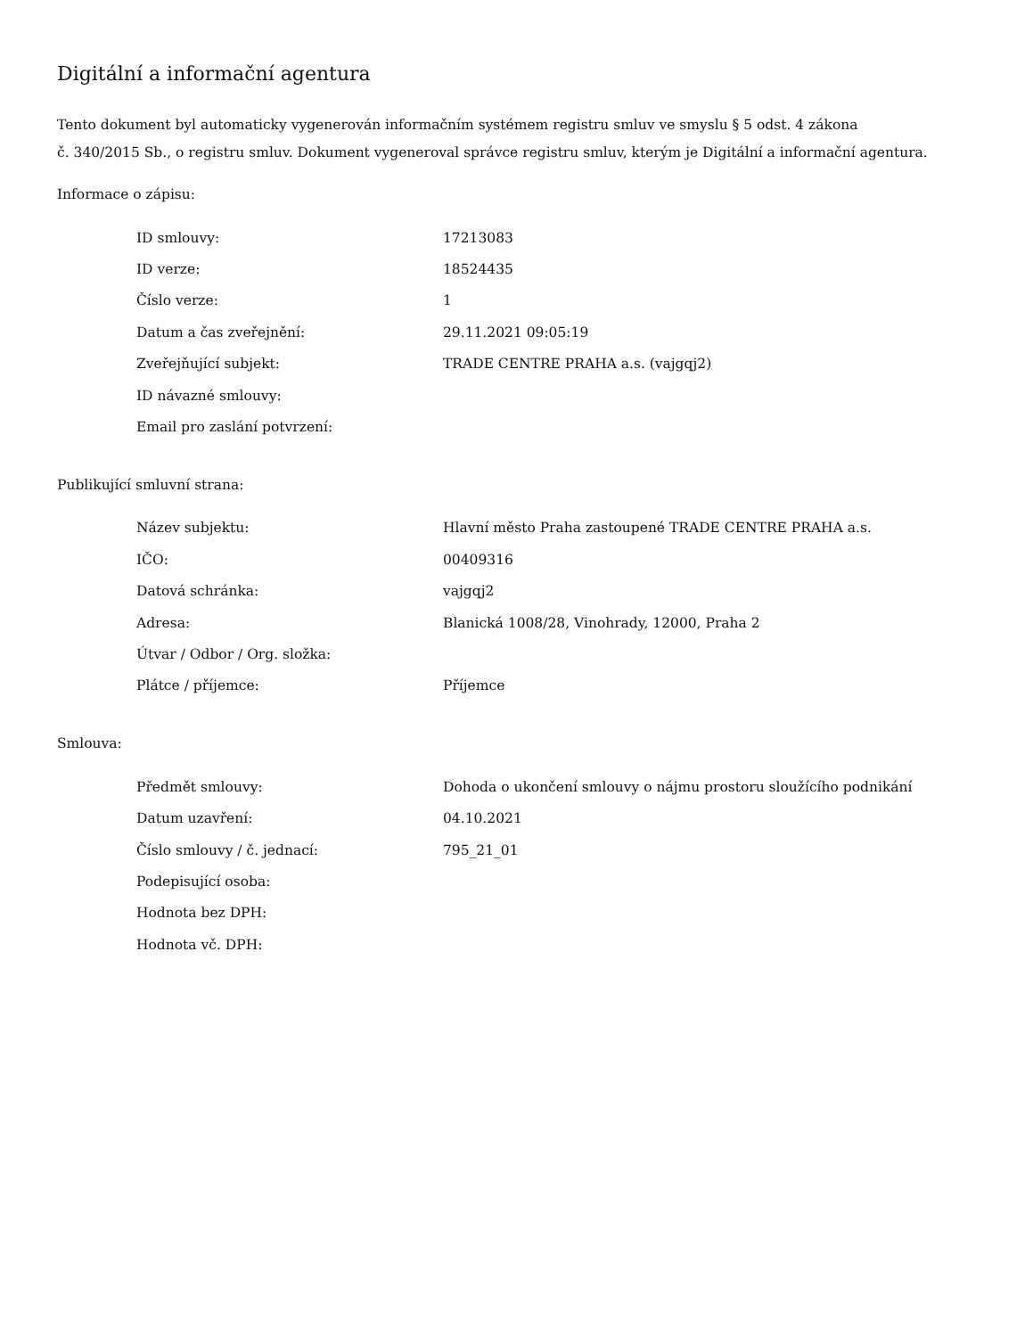Digitální a informační agentura
Tento dokument byl automaticky vygenerován informačním systémem registru smluv ve smyslu § 5 odst. 4 zákona
č. 340/2015 Sb., o registru smluv. Dokument vygeneroval správce registru smluv, kterým je Digitální a informační agentura.
Informace o zápisu:
| ID smlouvy: | 17213083 |
| ID verze: | 18524435 |
| Číslo verze: | 1 |
| Datum a čas zveřejnění: | 29.11.2021 09:05:19 |
| Zveřejňující subjekt: | TRADE CENTRE PRAHA a.s. (vajgqj2) |
| ID návazné smlouvy: | |
| Email pro zaslání potvrzení: | |
Publikující smluvní strana:
| Název subjektu: | Hlavní město Praha zastoupené TRADE CENTRE PRAHA a.s. |
| IČO: | 00409316 |
| Datová schránka: | vajgqj2 |
| Adresa: | Blanická 1008/28, Vinohrady, 12000, Praha 2 |
| Útvar / Odbor / Org. složka: | |
| Plátce / příjemce: | Příjemce |
Smlouva:
| Předmět smlouvy: | Dohoda o ukončení smlouvy o nájmu prostoru sloužícího podnikání |
| Datum uzavření: | 04.10.2021 |
| Číslo smlouvy / č. jednací: | 795_21_01 |
| Podepisující osoba: | |
| Hodnota bez DPH: | |
| Hodnota vč. DPH: | |